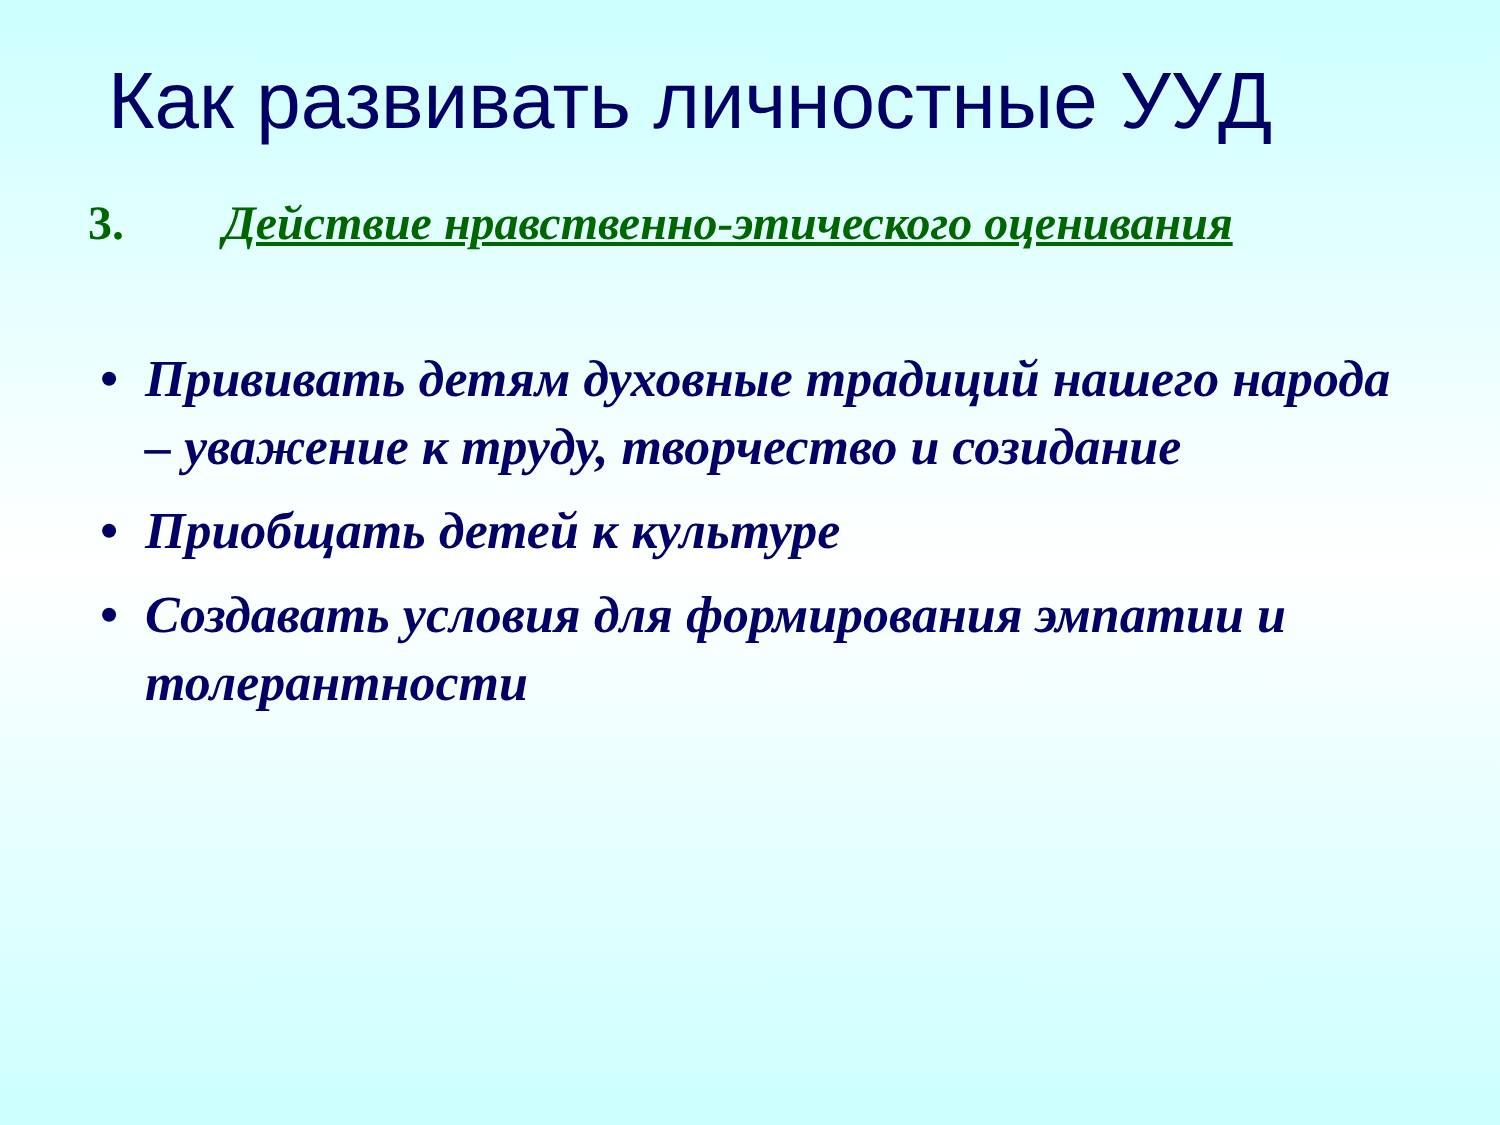Как развивать личностные УУД
3. Действие нравственно-этического оценивания
• Прививать детям духовные традиций нашего народа – уважение к труду, творчество и созидание
• Приобщать детей к культуре
• Создавать условия для формирования эмпатии и толерантности